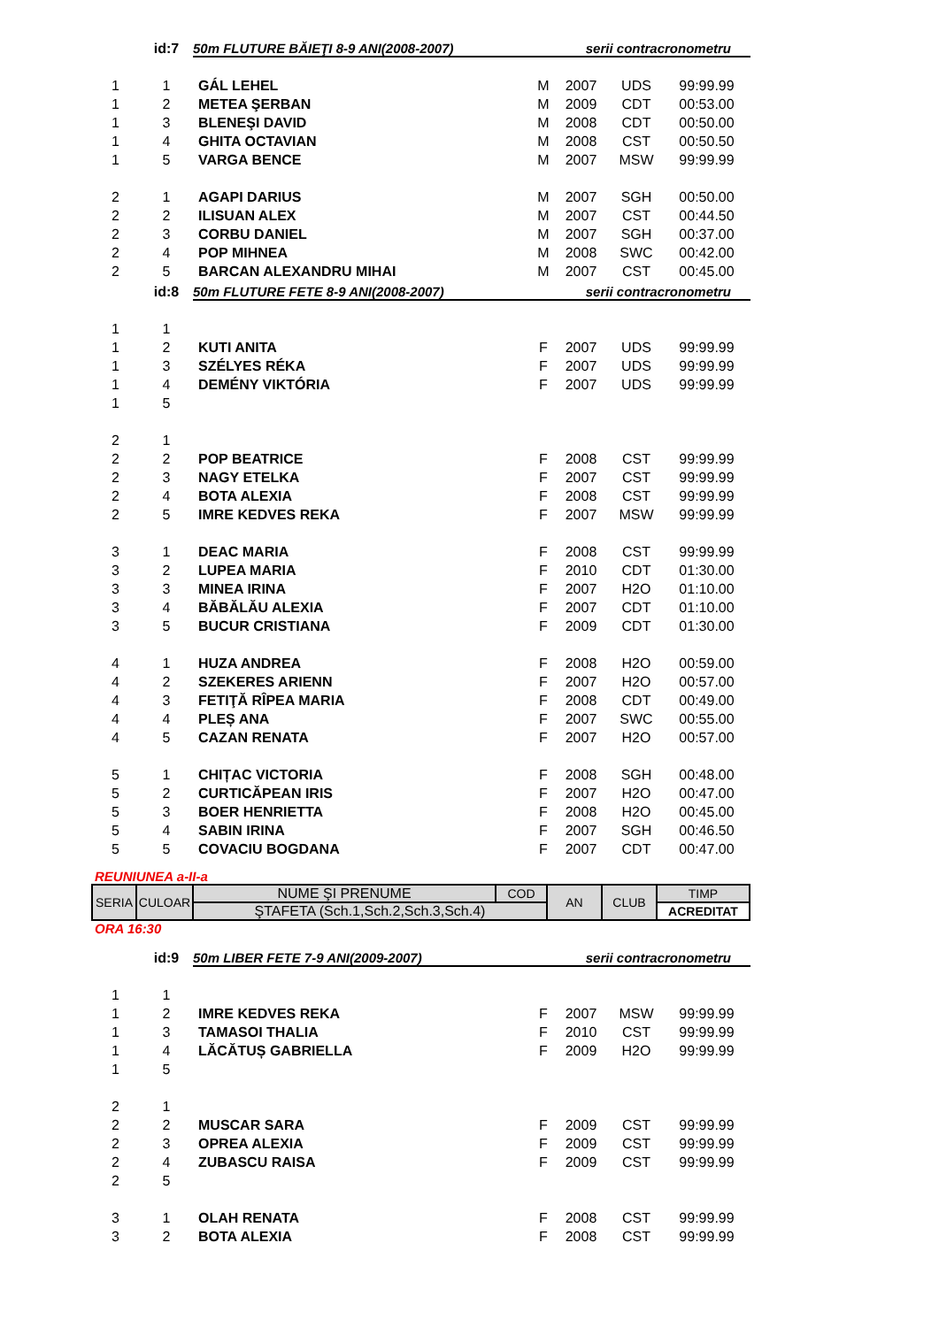| | id:7 | 50m FLUTURE BĂIEŢI 8-9 ANI(2008-2007) serii contracronometru | | | | |
| 1 | 1 | GÁL LEHEL | M | 2007 | UDS | 99:99.99 |
| 1 | 2 | METEA ŞERBAN | M | 2009 | CDT | 00:53.00 |
| 1 | 3 | BLENEŞI DAVID | M | 2008 | CDT | 00:50.00 |
| 1 | 4 | GHITA OCTAVIAN | M | 2008 | CST | 00:50.50 |
| 1 | 5 | VARGA BENCE | M | 2007 | MSW | 99:99.99 |
| 2 | 1 | AGAPI DARIUS | M | 2007 | SGH | 00:50.00 |
| 2 | 2 | ILISUAN ALEX | M | 2007 | CST | 00:44.50 |
| 2 | 3 | CORBU DANIEL | M | 2007 | SGH | 00:37.00 |
| 2 | 4 | POP MIHNEA | M | 2008 | SWC | 00:42.00 |
| 2 | 5 | BARCAN ALEXANDRU MIHAI | M | 2007 | CST | 00:45.00 |
| | id:8 | 50m FLUTURE FETE 8-9 ANI(2008-2007) serii contracronometru | | | | |
| 1 | 1 | | | | | |
| 1 | 2 | KUTI ANITA | F | 2007 | UDS | 99:99.99 |
| 1 | 3 | SZÉLYES RÉKA | F | 2007 | UDS | 99:99.99 |
| 1 | 4 | DEMÉNY VIKTÓRIA | F | 2007 | UDS | 99:99.99 |
| 1 | 5 | | | | | |
| 2 | 1 | | | | | |
| 2 | 2 | POP BEATRICE | F | 2008 | CST | 99:99.99 |
| 2 | 3 | NAGY ETELKA | F | 2007 | CST | 99:99.99 |
| 2 | 4 | BOTA ALEXIA | F | 2008 | CST | 99:99.99 |
| 2 | 5 | IMRE KEDVES REKA | F | 2007 | MSW | 99:99.99 |
| 3 | 1 | DEAC MARIA | F | 2008 | CST | 99:99.99 |
| 3 | 2 | LUPEA MARIA | F | 2010 | CDT | 01:30.00 |
| 3 | 3 | MINEA IRINA | F | 2007 | H2O | 01:10.00 |
| 3 | 4 | BĂBĂLĂU ALEXIA | F | 2007 | CDT | 01:10.00 |
| 3 | 5 | BUCUR CRISTIANA | F | 2009 | CDT | 01:30.00 |
| 4 | 1 | HUZA ANDREA | F | 2008 | H2O | 00:59.00 |
| 4 | 2 | SZEKERES ARIENN | F | 2007 | H2O | 00:57.00 |
| 4 | 3 | FETIŢĂ RÎPEA MARIA | F | 2008 | CDT | 00:49.00 |
| 4 | 4 | PLEȘ ANA | F | 2007 | SWC | 00:55.00 |
| 4 | 5 | CAZAN RENATA | F | 2007 | H2O | 00:57.00 |
| 5 | 1 | CHIȚAC VICTORIA | F | 2008 | SGH | 00:48.00 |
| 5 | 2 | CURTICĂPEAN IRIS | F | 2007 | H2O | 00:47.00 |
| 5 | 3 | BOER HENRIETTA | F | 2008 | H2O | 00:45.00 |
| 5 | 4 | SABIN IRINA | F | 2007 | SGH | 00:46.50 |
| 5 | 5 | COVACIU BOGDANA | F | 2007 | CDT | 00:47.00 |
REUNIUNEA a-II-a
| SERIA | CULOAR | NUME ŞI PRENUME | COD | AN | CLUB | TIMP |
| | | ŞTAFETA (Sch.1,Sch.2,Sch.3,Sch.4) | | | | ACREDITAT |
ORA 16:30
| | id:9 | 50m LIBER FETE 7-9 ANI(2009-2007) serii contracronometru | | | | |
| 1 | 1 | | | | | |
| 1 | 2 | IMRE KEDVES REKA | F | 2007 | MSW | 99:99.99 |
| 1 | 3 | TAMASOI THALIA | F | 2010 | CST | 99:99.99 |
| 1 | 4 | LĂCĂTUȘ GABRIELLA | F | 2009 | H2O | 99:99.99 |
| 1 | 5 | | | | | |
| 2 | 1 | | | | | |
| 2 | 2 | MUSCAR SARA | F | 2009 | CST | 99:99.99 |
| 2 | 3 | OPREA ALEXIA | F | 2009 | CST | 99:99.99 |
| 2 | 4 | ZUBASCU RAISA | F | 2009 | CST | 99:99.99 |
| 2 | 5 | | | | | |
| 3 | 1 | OLAH RENATA | F | 2008 | CST | 99:99.99 |
| 3 | 2 | BOTA ALEXIA | F | 2008 | CST | 99:99.99 |